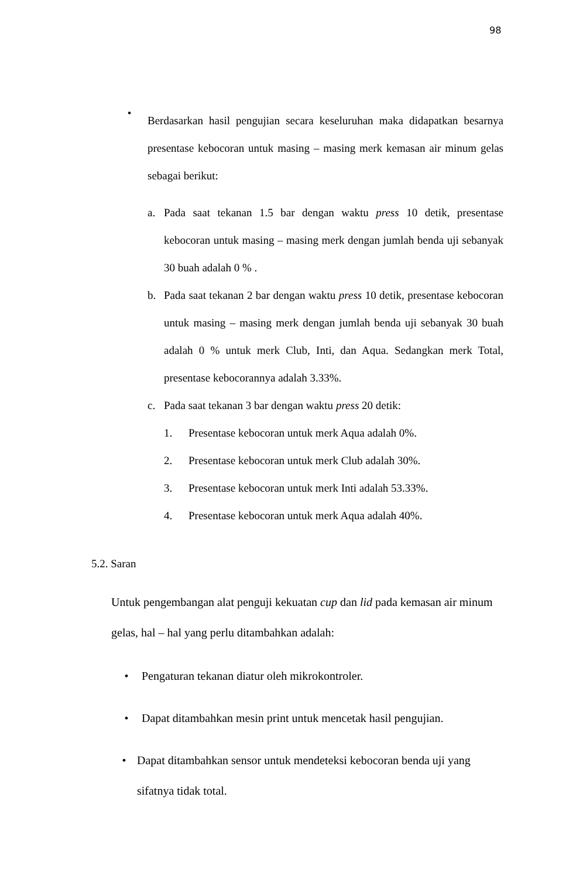98
•
Berdasarkan hasil pengujian secara keseluruhan maka didapatkan besarnya presentase kebocoran untuk masing – masing merk kemasan air minum gelas sebagai berikut:
a. Pada saat tekanan 1.5 bar dengan waktu press 10 detik, presentase kebocoran untuk masing – masing merk dengan jumlah benda uji sebanyak 30 buah adalah 0 % .
b. Pada saat tekanan 2 bar dengan waktu press 10 detik, presentase kebocoran untuk masing – masing merk dengan jumlah benda uji sebanyak 30 buah adalah 0 % untuk merk Club, Inti, dan Aqua. Sedangkan merk Total, presentase kebocorannya adalah 3.33%.
c. Pada saat tekanan 3 bar dengan waktu press 20 detik:
1. Presentase kebocoran untuk merk Aqua adalah 0%.
2. Presentase kebocoran untuk merk Club adalah 30%.
3. Presentase kebocoran untuk merk Inti adalah 53.33%.
4. Presentase kebocoran untuk merk Aqua adalah 40%.
5.2. Saran
Untuk pengembangan alat penguji kekuatan cup dan lid pada kemasan air minum gelas, hal – hal yang perlu ditambahkan adalah:
• Pengaturan tekanan diatur oleh mikrokontroler.
• Dapat ditambahkan mesin print untuk mencetak hasil pengujian.
• Dapat ditambahkan sensor untuk mendeteksi kebocoran benda uji yang sifatnya tidak total.